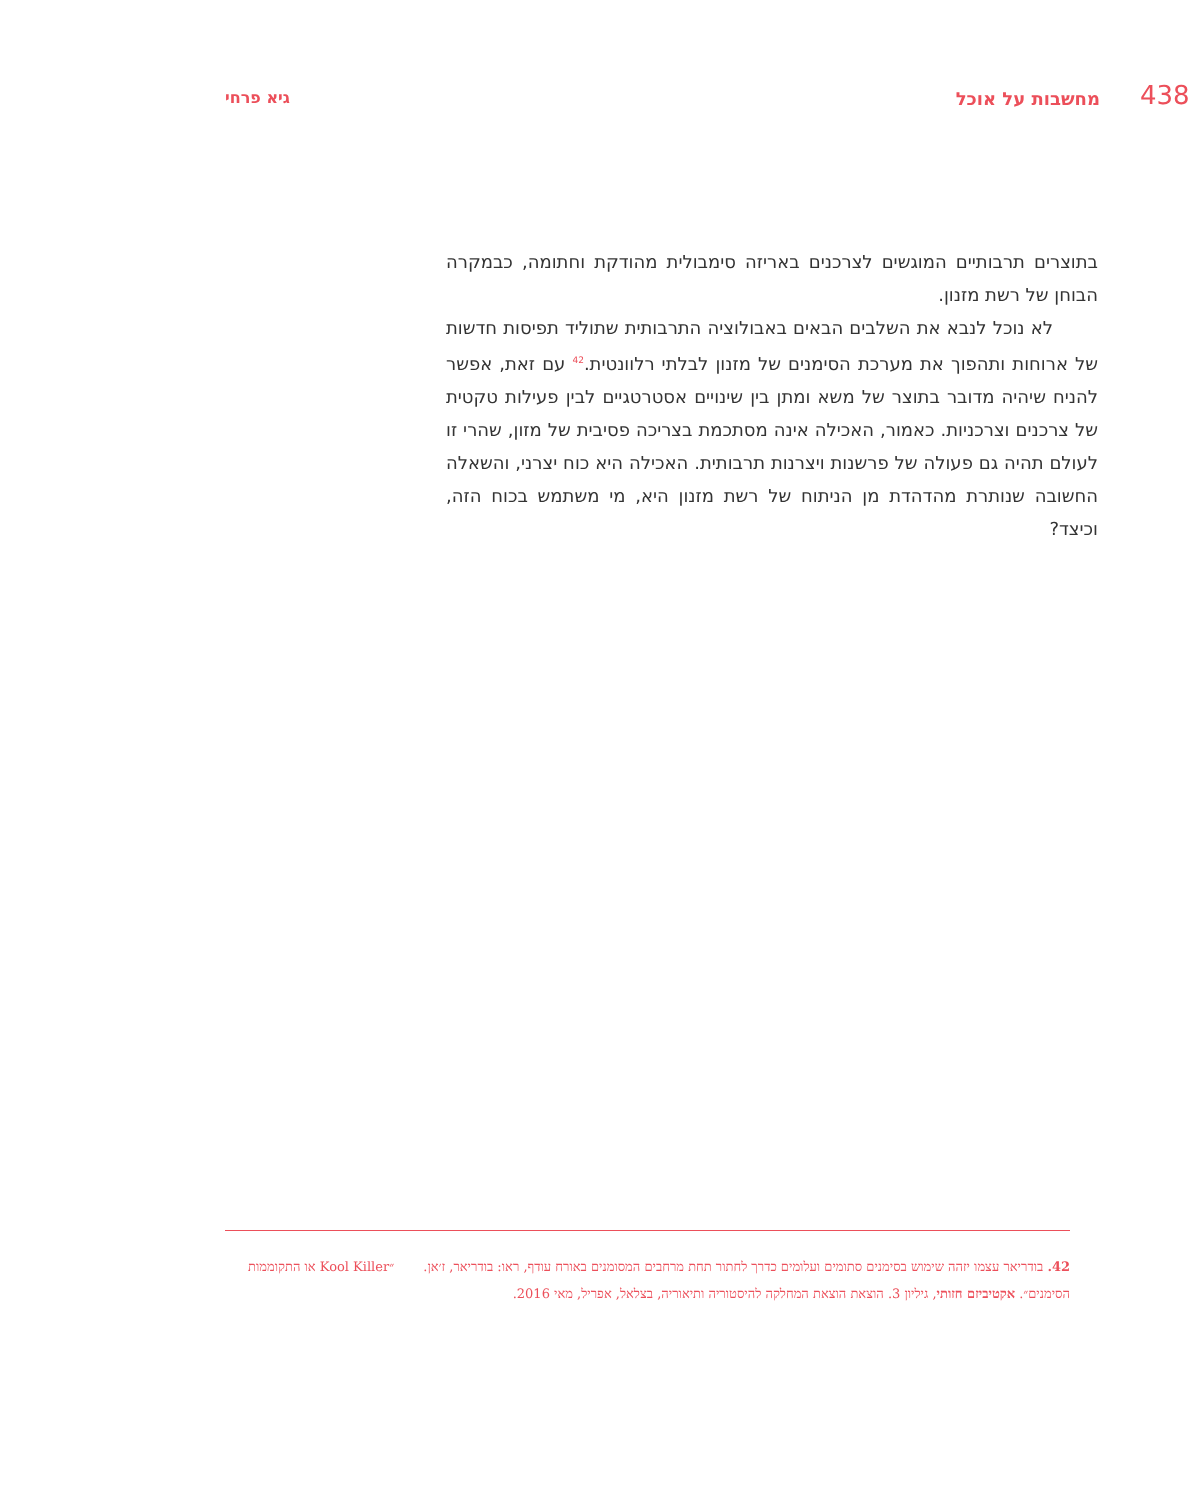438 מחשבות על אוכל גיא פרחי
בתוצרים תרבותיים המוגשים לצרכנים באריזה סימבולית מהודקת וחתומה, כבמקרה הבוחן של רשת מזנון.
לא נוכל לנבא את השלבים הבאים באבולוציה התרבותית שתוליד תפיסות חדשות של ארוחות ותהפוך את מערכת הסימנים של מזנון לבלתי רלוונטית.<sup>42</sup> עם זאת, אפשר להניח שיהיה מדובר בתוצר של משא ומתן בין שינויים אסטרטגיים לבין פעילות טקטית של צרכנים וצרכניות. כאמור, האכילה אינה מסתכמת בצריכה פסיבית של מזון, שהרי זו לעולם תהיה גם פעולה של פרשנות ויצרנות תרבותית. האכילה היא כוח יצרני, והשאלה החשובה שנותרת מהדהדת מן הניתוח של רשת מזנון היא, מי משתמש בכוח הזה, וכיצד?
42. בודריאר עצמו יזהה שימוש בסימנים סתומים ועלומים כדרך לחתור תחת מרחבים המסומנים באורח עודף, ראו: בודריאר, ז׳אן. ״Kool Killer או התקוממות הסימנים״. אקטיביזם חזותי, גיליון 3. הוצאת הוצאת המחלקה להיסטוריה ותיאוריה, בצלאל, אפריל, מאי 2016.